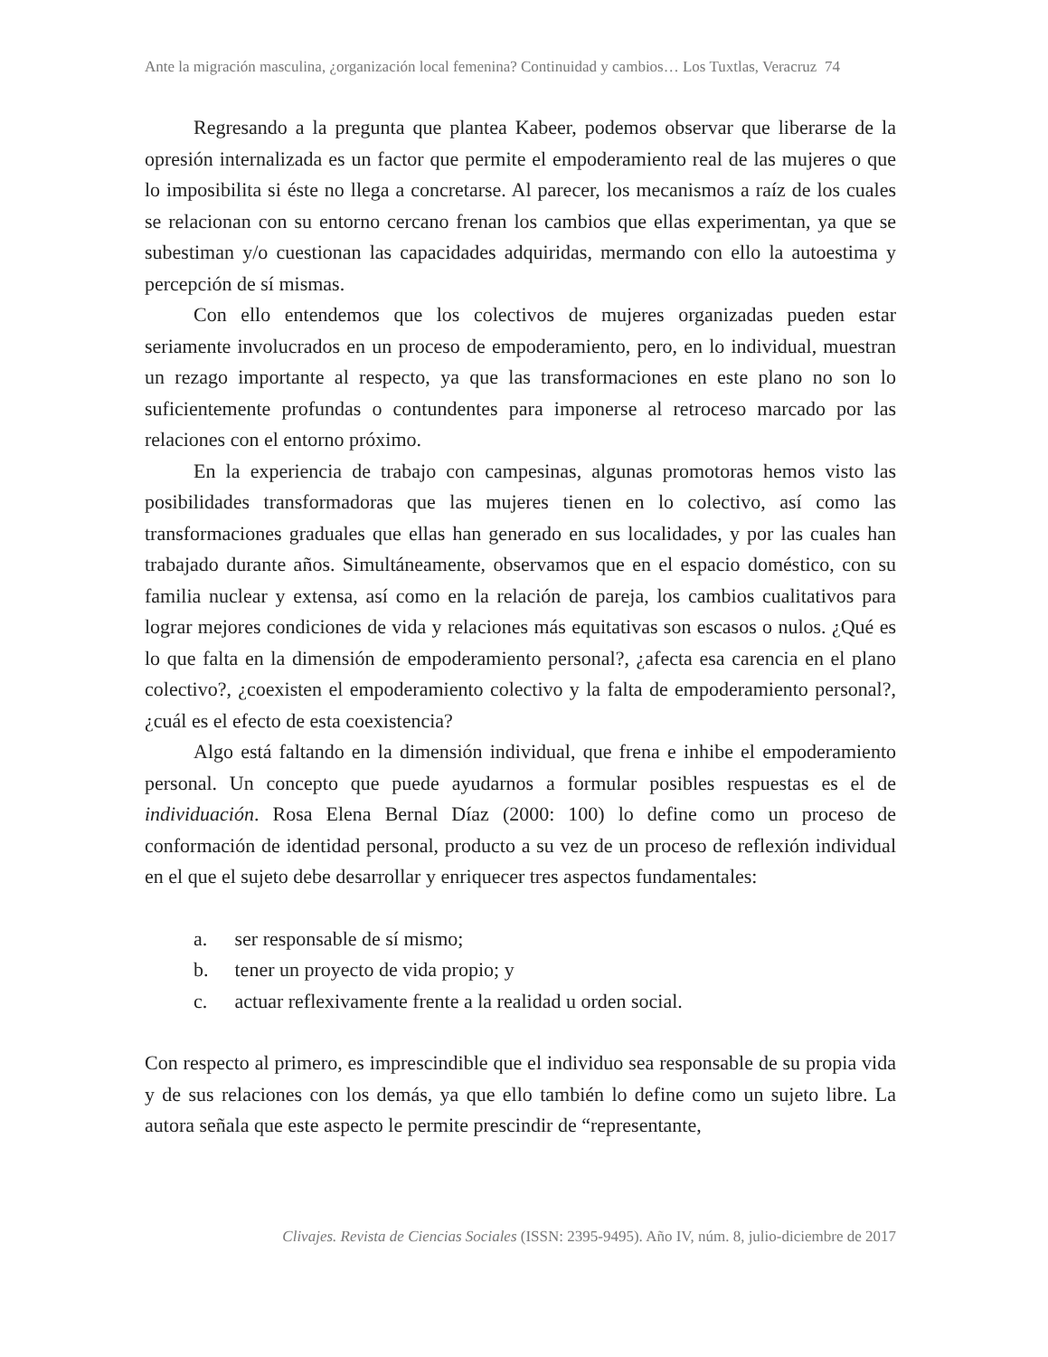Ante la migración masculina, ¿organización local femenina? Continuidad y cambios… Los Tuxtlas, Veracruz 74
Regresando a la pregunta que plantea Kabeer, podemos observar que liberarse de la opresión internalizada es un factor que permite el empoderamiento real de las mujeres o que lo imposibilita si éste no llega a concretarse. Al parecer, los mecanismos a raíz de los cuales se relacionan con su entorno cercano frenan los cambios que ellas experimentan, ya que se subestiman y/o cuestionan las capacidades adquiridas, mermando con ello la autoestima y percepción de sí mismas.
Con ello entendemos que los colectivos de mujeres organizadas pueden estar seriamente involucrados en un proceso de empoderamiento, pero, en lo individual, muestran un rezago importante al respecto, ya que las transformaciones en este plano no son lo suficientemente profundas o contundentes para imponerse al retroceso marcado por las relaciones con el entorno próximo.
En la experiencia de trabajo con campesinas, algunas promotoras hemos visto las posibilidades transformadoras que las mujeres tienen en lo colectivo, así como las transformaciones graduales que ellas han generado en sus localidades, y por las cuales han trabajado durante años. Simultáneamente, observamos que en el espacio doméstico, con su familia nuclear y extensa, así como en la relación de pareja, los cambios cualitativos para lograr mejores condiciones de vida y relaciones más equitativas son escasos o nulos. ¿Qué es lo que falta en la dimensión de empoderamiento personal?, ¿afecta esa carencia en el plano colectivo?, ¿coexisten el empoderamiento colectivo y la falta de empoderamiento personal?, ¿cuál es el efecto de esta coexistencia?
Algo está faltando en la dimensión individual, que frena e inhibe el empoderamiento personal. Un concepto que puede ayudarnos a formular posibles respuestas es el de individuación. Rosa Elena Bernal Díaz (2000: 100) lo define como un proceso de conformación de identidad personal, producto a su vez de un proceso de reflexión individual en el que el sujeto debe desarrollar y enriquecer tres aspectos fundamentales:
a. ser responsable de sí mismo;
b. tener un proyecto de vida propio; y
c. actuar reflexivamente frente a la realidad u orden social.
Con respecto al primero, es imprescindible que el individuo sea responsable de su propia vida y de sus relaciones con los demás, ya que ello también lo define como un sujeto libre. La autora señala que este aspecto le permite prescindir de “representante,
Clivajes. Revista de Ciencias Sociales (ISSN: 2395-9495). Año IV, núm. 8, julio-diciembre de 2017